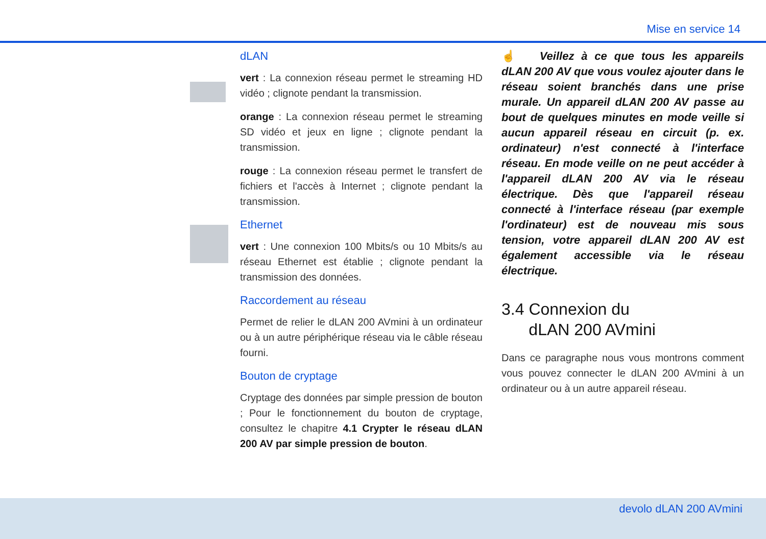Mise en service 14
dLAN
vert : La connexion réseau permet le streaming HD vidéo ; clignote pendant la transmission.
orange : La connexion réseau permet le streaming SD vidéo et jeux en ligne ; clignote pendant la transmission.
rouge : La connexion réseau permet le transfert de fichiers et l'accès à Internet ; clignote pendant la transmission.
Ethernet
vert : Une connexion 100 Mbits/s ou 10 Mbits/s au réseau Ethernet est établie ; clignote pendant la transmission des données.
Raccordement au réseau
Permet de relier le dLAN 200 AVmini à un ordinateur ou à un autre périphérique réseau via le câble réseau fourni.
Bouton de cryptage
Cryptage des données par simple pression de bouton ; Pour le fonctionnement du bouton de cryptage, consultez le chapitre 4.1 Crypter le réseau dLAN 200 AV par simple pression de bouton.
☝ Veillez à ce que tous les appareils dLAN 200 AV que vous voulez ajouter dans le réseau soient branchés dans une prise murale. Un appareil dLAN 200 AV passe au bout de quelques minutes en mode veille si aucun appareil réseau en circuit (p. ex. ordinateur) n'est connecté à l'interface réseau. En mode veille on ne peut accéder à l'appareil dLAN 200 AV via le réseau électrique. Dès que l'appareil réseau connecté à l'interface réseau (par exemple l'ordinateur) est de nouveau mis sous tension, votre appareil dLAN 200 AV est également accessible via le réseau électrique.
3.4 Connexion du
dLAN 200 AVmini
Dans ce paragraphe nous vous montrons comment vous pouvez connecter le dLAN 200 AVmini à un ordinateur ou à un autre appareil réseau.
devolo dLAN 200 AVmini